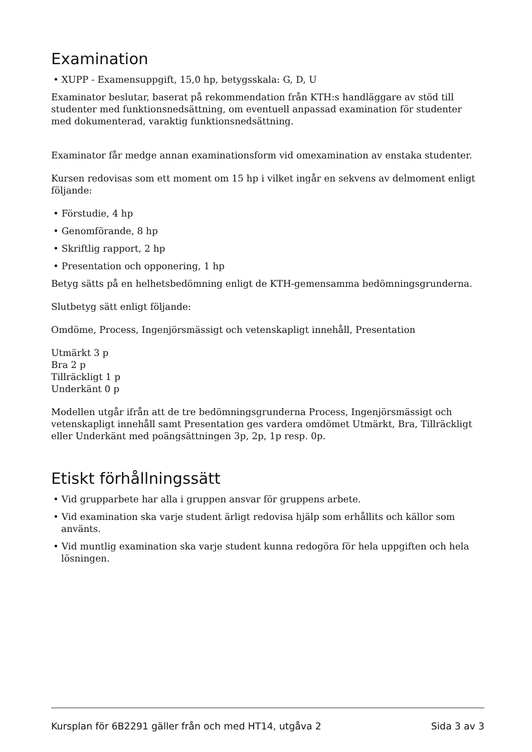Examination
• XUPP - Examensuppgift, 15,0 hp, betygsskala: G, D, U
Examinator beslutar, baserat på rekommendation från KTH:s handläggare av stöd till studenter med funktionsnedsättning, om eventuell anpassad examination för studenter med dokumenterad, varaktig funktionsnedsättning.
Examinator får medge annan examinationsform vid omexamination av enstaka studenter.
Kursen redovisas som ett moment om 15 hp i vilket ingår en sekvens av delmoment enligt följande:
• Förstudie, 4 hp
• Genomförande, 8 hp
• Skriftlig rapport, 2 hp
• Presentation och opponering, 1 hp
Betyg sätts på en helhetsbedömning enligt de KTH-gemensamma bedömningsgrunderna.
Slutbetyg sätt enligt följande:
Omdöme, Process, Ingenjörsmässigt och vetenskapligt innehåll, Presentation
Utmärkt 3 p
Bra 2 p
Tillräckligt 1 p
Underkänt 0 p
Modellen utgår ifrån att de tre bedömningsgrunderna Process, Ingenjörsmässigt och vetenskapligt innehåll samt Presentation ges vardera omdömet Utmärkt, Bra, Tillräckligt eller Underkänt med poängsättningen 3p, 2p, 1p resp. 0p.
Etiskt förhållningssätt
• Vid grupparbete har alla i gruppen ansvar för gruppens arbete.
• Vid examination ska varje student ärligt redovisa hjälp som erhållits och källor som använts.
• Vid muntlig examination ska varje student kunna redogöra för hela uppgiften och hela lösningen.
Kursplan för 6B2291 gäller från och med HT14, utgåva 2 Sida 3 av 3